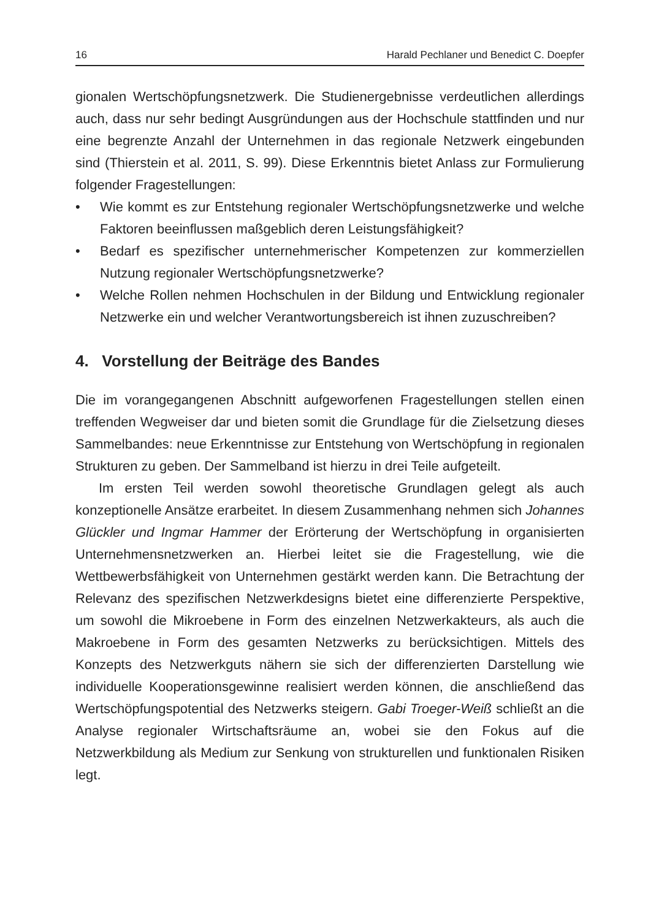16 Harald Pechlaner und Benedict C. Doepfer
gionalen Wertschöpfungsnetzwerk. Die Studienergebnisse verdeutlichen allerdings auch, dass nur sehr bedingt Ausgründungen aus der Hochschule stattfinden und nur eine begrenzte Anzahl der Unternehmen in das regionale Netzwerk eingebunden sind (Thierstein et al. 2011, S. 99). Diese Erkenntnis bietet Anlass zur Formulierung folgender Fragestellungen:
• Wie kommt es zur Entstehung regionaler Wertschöpfungsnetzwerke und welche Faktoren beeinflussen maßgeblich deren Leistungsfähigkeit?
• Bedarf es spezifischer unternehmerischer Kompetenzen zur kommerziellen Nutzung regionaler Wertschöpfungsnetzwerke?
• Welche Rollen nehmen Hochschulen in der Bildung und Entwicklung regionaler Netzwerke ein und welcher Verantwortungsbereich ist ihnen zuzuschreiben?
4. Vorstellung der Beiträge des Bandes
Die im vorangegangenen Abschnitt aufgeworfenen Fragestellungen stellen einen treffenden Wegweiser dar und bieten somit die Grundlage für die Zielsetzung dieses Sammelbandes: neue Erkenntnisse zur Entstehung von Wertschöpfung in regionalen Strukturen zu geben. Der Sammelband ist hierzu in drei Teile aufgeteilt.
Im ersten Teil werden sowohl theoretische Grundlagen gelegt als auch konzeptionelle Ansätze erarbeitet. In diesem Zusammenhang nehmen sich Johannes Glückler und Ingmar Hammer der Erörterung der Wertschöpfung in organisierten Unternehmensnetzwerken an. Hierbei leitet sie die Fragestellung, wie die Wettbewerbsfähigkeit von Unternehmen gestärkt werden kann. Die Betrachtung der Relevanz des spezifischen Netzwerkdesigns bietet eine differenzierte Perspektive, um sowohl die Mikroebene in Form des einzelnen Netzwerkakteurs, als auch die Makroebene in Form des gesamten Netzwerks zu berücksichtigen. Mittels des Konzepts des Netzwerkguts nähern sie sich der differenzierten Darstellung wie individuelle Kooperationsgewinne realisiert werden können, die anschließend das Wertschöpfungspotential des Netzwerks steigern. Gabi Troeger-Weiß schließt an die Analyse regionaler Wirtschaftsräume an, wobei sie den Fokus auf die Netzwerkbildung als Medium zur Senkung von strukturellen und funktionalen Risiken legt.